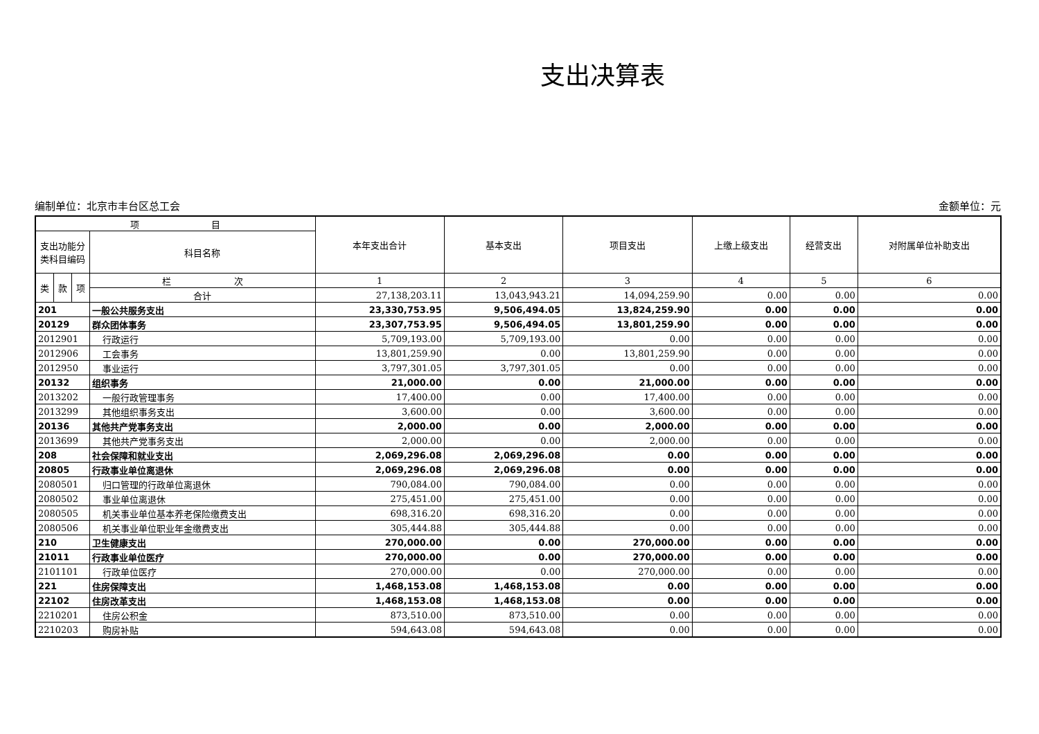支出决算表
编制单位：北京市丰台区总工会 金额单位：元
| 项 目 | | | | 本年支出合计 | 基本支出 | 项目支出 | 上缴上级支出 | 经营支出 | 对附属单位补助支出 |
| --- | --- | --- | --- | --- | --- | --- | --- | --- | --- |
| 支出功能分类科目编码 | | | 科目名称 | | | | | | |
| 类 | 款 | 项 | 栏 次 | 1 | 2 | 3 | 4 | 5 | 6 |
| | | | 合计 | 27,138,203.11 | 13,043,943.21 | 14,094,259.90 | 0.00 | 0.00 | 0.00 |
| 201 | | | 一般公共服务支出 | 23,330,753.95 | 9,506,494.05 | 13,824,259.90 | 0.00 | 0.00 | 0.00 |
| 20129 | | | 群众团体事务 | 23,307,753.95 | 9,506,494.05 | 13,801,259.90 | 0.00 | 0.00 | 0.00 |
| 2012901 | | | 行政运行 | 5,709,193.00 | 5,709,193.00 | 0.00 | 0.00 | 0.00 | 0.00 |
| 2012906 | | | 工会事务 | 13,801,259.90 | 0.00 | 13,801,259.90 | 0.00 | 0.00 | 0.00 |
| 2012950 | | | 事业运行 | 3,797,301.05 | 3,797,301.05 | 0.00 | 0.00 | 0.00 | 0.00 |
| 20132 | | | 组织事务 | 21,000.00 | 0.00 | 21,000.00 | 0.00 | 0.00 | 0.00 |
| 2013202 | | | 一般行政管理事务 | 17,400.00 | 0.00 | 17,400.00 | 0.00 | 0.00 | 0.00 |
| 2013299 | | | 其他组织事务支出 | 3,600.00 | 0.00 | 3,600.00 | 0.00 | 0.00 | 0.00 |
| 20136 | | | 其他共产党事务支出 | 2,000.00 | 0.00 | 2,000.00 | 0.00 | 0.00 | 0.00 |
| 2013699 | | | 其他共产党事务支出 | 2,000.00 | 0.00 | 2,000.00 | 0.00 | 0.00 | 0.00 |
| 208 | | | 社会保障和就业支出 | 2,069,296.08 | 2,069,296.08 | 0.00 | 0.00 | 0.00 | 0.00 |
| 20805 | | | 行政事业单位离退休 | 2,069,296.08 | 2,069,296.08 | 0.00 | 0.00 | 0.00 | 0.00 |
| 2080501 | | | 归口管理的行政单位离退休 | 790,084.00 | 790,084.00 | 0.00 | 0.00 | 0.00 | 0.00 |
| 2080502 | | | 事业单位离退休 | 275,451.00 | 275,451.00 | 0.00 | 0.00 | 0.00 | 0.00 |
| 2080505 | | | 机关事业单位基本养老保险缴费支出 | 698,316.20 | 698,316.20 | 0.00 | 0.00 | 0.00 | 0.00 |
| 2080506 | | | 机关事业单位职业年金缴费支出 | 305,444.88 | 305,444.88 | 0.00 | 0.00 | 0.00 | 0.00 |
| 210 | | | 卫生健康支出 | 270,000.00 | 0.00 | 270,000.00 | 0.00 | 0.00 | 0.00 |
| 21011 | | | 行政事业单位医疗 | 270,000.00 | 0.00 | 270,000.00 | 0.00 | 0.00 | 0.00 |
| 2101101 | | | 行政单位医疗 | 270,000.00 | 0.00 | 270,000.00 | 0.00 | 0.00 | 0.00 |
| 221 | | | 住房保障支出 | 1,468,153.08 | 1,468,153.08 | 0.00 | 0.00 | 0.00 | 0.00 |
| 22102 | | | 住房改革支出 | 1,468,153.08 | 1,468,153.08 | 0.00 | 0.00 | 0.00 | 0.00 |
| 2210201 | | | 住房公积金 | 873,510.00 | 873,510.00 | 0.00 | 0.00 | 0.00 | 0.00 |
| 2210203 | | | 购房补贴 | 594,643.08 | 594,643.08 | 0.00 | 0.00 | 0.00 | 0.00 |